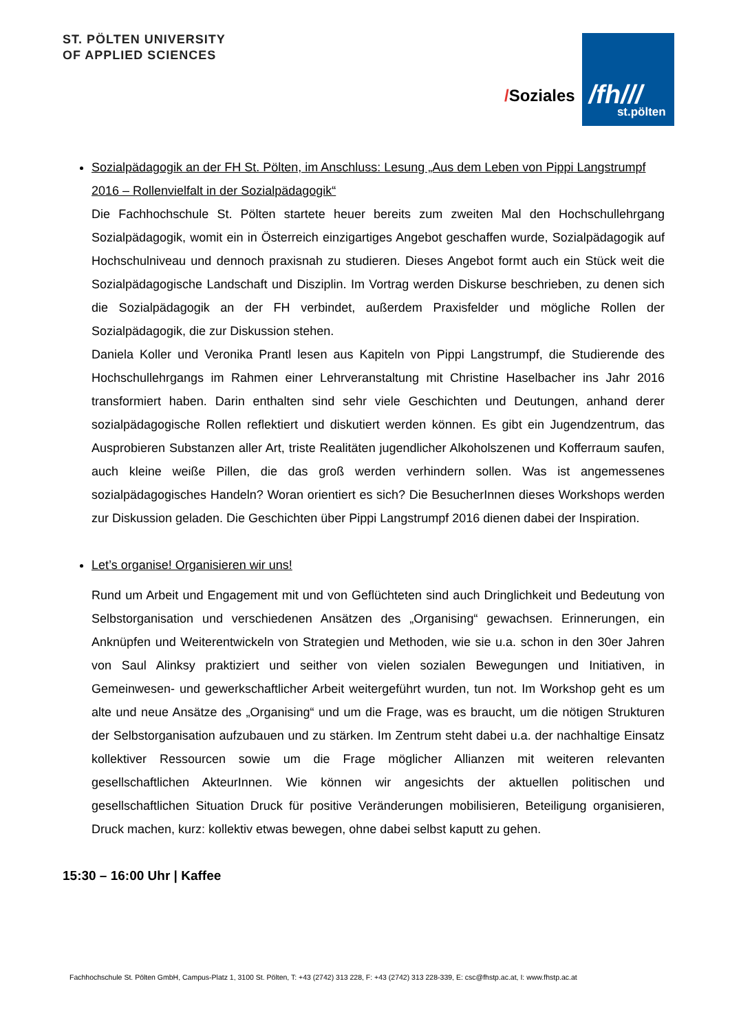ST. PÖLTEN UNIVERSITY
OF APPLIED SCIENCES
/Soziales
/fh///
st.pölten
Sozialpädagogik an der FH St. Pölten, im Anschluss: Lesung „Aus dem Leben von Pippi Langstrumpf 2016 – Rollenvielfalt in der Sozialpädagogik“
Die Fachhochschule St. Pölten startete heuer bereits zum zweiten Mal den Hochschullehrgang Sozialpädagogik, womit ein in Österreich einzigartiges Angebot geschaffen wurde, Sozialpädagogik auf Hochschulniveau und dennoch praxisnah zu studieren. Dieses Angebot formt auch ein Stück weit die Sozialpädagogische Landschaft und Disziplin. Im Vortrag werden Diskurse beschrieben, zu denen sich die Sozialpädagogik an der FH verbindet, außerdem Praxisfelder und mögliche Rollen der Sozialpädagogik, die zur Diskussion stehen.
Daniela Koller und Veronika Prantl lesen aus Kapiteln von Pippi Langstrumpf, die Studierende des Hochschullehrgangs im Rahmen einer Lehrveranstaltung mit Christine Haselbacher ins Jahr 2016 transformiert haben. Darin enthalten sind sehr viele Geschichten und Deutungen, anhand derer sozialpädagogische Rollen reflektiert und diskutiert werden können. Es gibt ein Jugendzentrum, das Ausprobieren Substanzen aller Art, triste Realitäten jugendlicher Alkoholszenen und Kofferraum saufen, auch kleine weiße Pillen, die das groß werden verhindern sollen. Was ist angemessenes sozialpädagogisches Handeln? Woran orientiert es sich? Die BesucherInnen dieses Workshops werden zur Diskussion geladen. Die Geschichten über Pippi Langstrumpf 2016 dienen dabei der Inspiration.
Let’s organise! Organisieren wir uns!
Rund um Arbeit und Engagement mit und von Geflüchteten sind auch Dringlichkeit und Bedeutung von Selbstorganisation und verschiedenen Ansätzen des „Organising“ gewachsen. Erinnerungen, ein Anknüpfen und Weiterentwickeln von Strategien und Methoden, wie sie u.a. schon in den 30er Jahren von Saul Alinksy praktiziert und seither von vielen sozialen Bewegungen und Initiativen, in Gemeinwesen- und gewerkschaftlicher Arbeit weitergeführt wurden, tun not. Im Workshop geht es um alte und neue Ansätze des „Organising“ und um die Frage, was es braucht, um die nötigen Strukturen der Selbstorganisation aufzubauen und zu stärken. Im Zentrum steht dabei u.a. der nachhaltige Einsatz kollektiver Ressourcen sowie um die Frage möglicher Allianzen mit weiteren relevanten gesellschaftlichen AkteurInnen. Wie können wir angesichts der aktuellen politischen und gesellschaftlichen Situation Druck für positive Veränderungen mobilisieren, Beteiligung organisieren, Druck machen, kurz: kollektiv etwas bewegen, ohne dabei selbst kaputt zu gehen.
15:30 – 16:00 Uhr | Kaffee
Fachhochschule St. Pölten GmbH, Campus-Platz 1, 3100 St. Pölten, T: +43 (2742) 313 228, F: +43 (2742) 313 228-339, E: csc@fhstp.ac.at, I: www.fhstp.ac.at